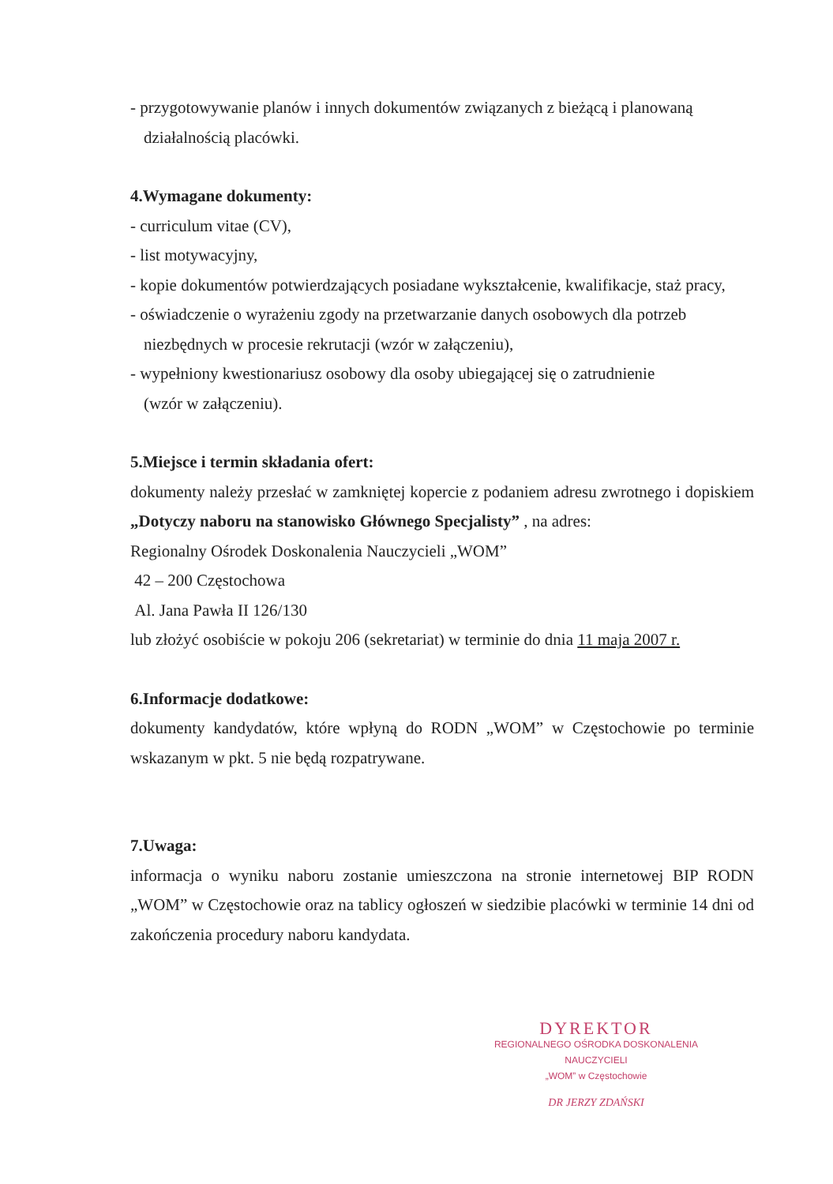- przygotowywanie planów i innych dokumentów związanych z bieżącą i planowaną
działalnością placówki.
4.Wymagane dokumenty:
- curriculum vitae (CV),
- list motywacyjny,
- kopie dokumentów potwierdzających posiadane wykształcenie, kwalifikacje, staż pracy,
- oświadczenie o wyrażeniu zgody na przetwarzanie danych osobowych dla potrzeb
niezbędnych w procesie rekrutacji (wzór w załączeniu),
- wypełniony kwestionariusz osobowy dla osoby ubiegającej się o zatrudnienie
(wzór w załączeniu).
5.Miejsce i termin składania ofert:
dokumenty należy przesłać w zamkniętej kopercie z podaniem adresu zwrotnego i dopiskiem „Dotyczy naboru na stanowisko Głównego Specjalisty” , na adres:
Regionalny Ośrodek Doskonalenia Nauczycieli „WOM”
42 – 200 Częstochowa
Al. Jana Pawła II 126/130
lub złożyć osobiście w pokoju 206 (sekretariat) w terminie do dnia 11 maja 2007 r.
6.Informacje dodatkowe:
dokumenty kandydatów, które wpłyną do RODN „WOM” w Częstochowie po terminie wskazanym w pkt. 5 nie będą rozpatrywane.
7.Uwaga:
informacja o wyniku naboru zostanie umieszczona na stronie internetowej BIP RODN „WOM” w Częstochowie oraz na tablicy ogłoszeń w siedzibie placówki w terminie 14 dni od zakończenia procedury naboru kandydata.
DYREKTOR
REGIONALNEGO OŚRODKA DOSKONALENIA NAUCZYCIELI
„WOM” w Częstochowie
DR JERZY ZDAŃSKI